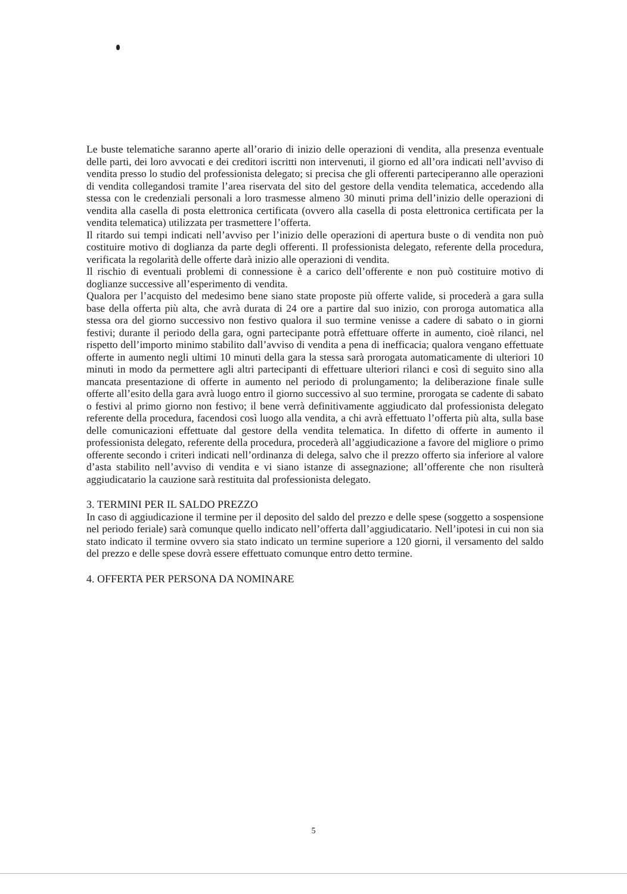Le buste telematiche saranno aperte all’orario di inizio delle operazioni di vendita, alla presenza eventuale delle parti, dei loro avvocati e dei creditori iscritti non intervenuti, il giorno ed all’ora indicati nell’avviso di vendita presso lo studio del professionista delegato; si precisa che gli offerenti parteciperanno alle operazioni di vendita collegandosi tramite l’area riservata del sito del gestore della vendita telematica, accedendo alla stessa con le credenziali personali a loro trasmesse almeno 30 minuti prima dell’inizio delle operazioni di vendita alla casella di posta elettronica certificata (ovvero alla casella di posta elettronica certificata per la vendita telematica) utilizzata per trasmettere l’offerta.
Il ritardo sui tempi indicati nell’avviso per l’inizio delle operazioni di apertura buste o di vendita non può costituire motivo di doglianza da parte degli offerenti. Il professionista delegato, referente della procedura, verificata la regolarità delle offerte darà inizio alle operazioni di vendita.
Il rischio di eventuali problemi di connessione è a carico dell’offerente e non può costituire motivo di doglianze successive all’esperimento di vendita.
Qualora per l’acquisto del medesimo bene siano state proposte più offerte valide, si procederà a gara sulla base della offerta più alta, che avrà durata di 24 ore a partire dal suo inizio, con proroga automatica alla stessa ora del giorno successivo non festivo qualora il suo termine venisse a cadere di sabato o in giorni festivi; durante il periodo della gara, ogni partecipante potrà effettuare offerte in aumento, cioè rilanci, nel rispetto dell’importo minimo stabilito dall’avviso di vendita a pena di inefficacia; qualora vengano effettuate offerte in aumento negli ultimi 10 minuti della gara la stessa sarà prorogata automaticamente di ulteriori 10 minuti in modo da permettere agli altri partecipanti di effettuare ulteriori rilanci e così di seguito sino alla mancata presentazione di offerte in aumento nel periodo di prolungamento; la deliberazione finale sulle offerte all’esito della gara avrà luogo entro il giorno successivo al suo termine, prorogata se cadente di sabato o festivi al primo giorno non festivo; il bene verrà definitivamente aggiudicato dal professionista delegato referente della procedura, facendosi così luogo alla vendita, a chi avrà effettuato l’offerta più alta, sulla base delle comunicazioni effettuate dal gestore della vendita telematica. In difetto di offerte in aumento il professionista delegato, referente della procedura, procederà all’aggiudicazione a favore del migliore o primo offerente secondo i criteri indicati nell’ordinanza di delega, salvo che il prezzo offerto sia inferiore al valore d’asta stabilito nell’avviso di vendita e vi siano istanze di assegnazione; all’offerente che non risulterà aggiudicatario la cauzione sarà restituita dal professionista delegato.
3. TERMINI PER IL SALDO PREZZO
In caso di aggiudicazione il termine per il deposito del saldo del prezzo e delle spese (soggetto a sospensione nel periodo feriale) sarà comunque quello indicato nell’offerta dall’aggiudicatario. Nell’ipotesi in cui non sia stato indicato il termine ovvero sia stato indicato un termine superiore a 120 giorni, il versamento del saldo del prezzo e delle spese dovrà essere effettuato comunque entro detto termine.
4. OFFERTA PER PERSONA DA NOMINARE
5